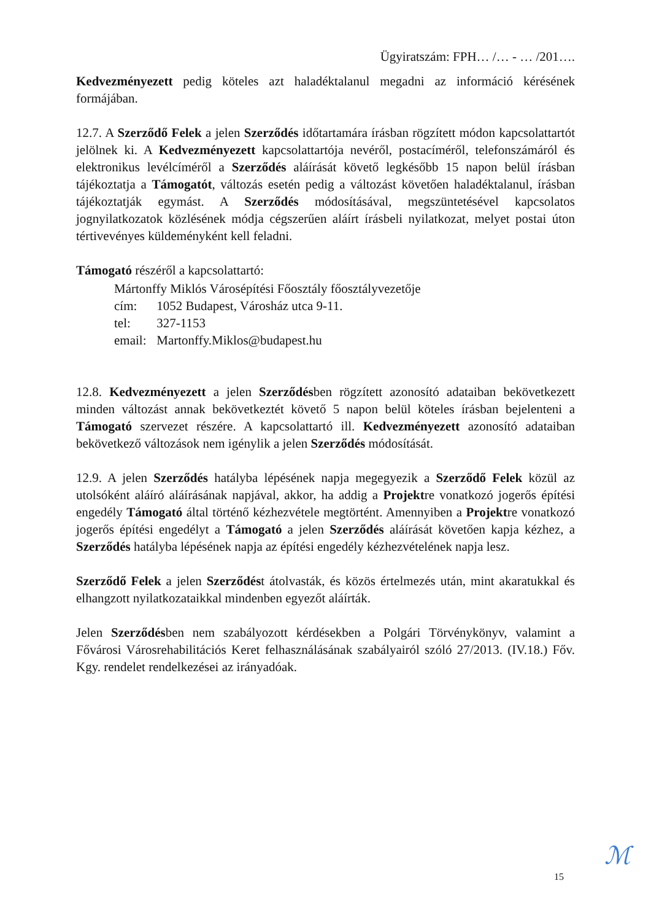Ügyiratszám: FPH… /… - … /201….
Kedvezményezett pedig köteles azt haladéktalanul megadni az információ kérésének formájában.
12.7. A Szerződő Felek a jelen Szerződés időtartamára írásban rögzített módon kapcsolattartót jelölnek ki. A Kedvezményezett kapcsolattartója nevéről, postacíméről, telefonszámáról és elektronikus levélcíméről a Szerződés aláírását követő legkésőbb 15 napon belül írásban tájékoztatja a Támogatót, változás esetén pedig a változást követően haladéktalanul, írásban tájékoztatják egymást. A Szerződés módosításával, megszüntetésével kapcsolatos jognyilatkozatok közlésének módja cégszerűen aláírt írásbeli nyilatkozat, melyet postai úton tértivevényes küldeményként kell feladni.
Támogató részéről a kapcsolattartó:
Mártonffy Miklós Városépítési Főosztály főosztályvezetője
cím: 1052 Budapest, Városház utca 9-11.
tel: 327-1153
email: Martonffy.Miklos@budapest.hu
12.8. Kedvezményezett a jelen Szerződésben rögzített azonosító adataiban bekövetkezett minden változást annak bekövetkeztét követő 5 napon belül köteles írásban bejelenteni a Támogató szervezet részére. A kapcsolattartó ill. Kedvezményezett azonosító adataiban bekövetkező változások nem igénylik a jelen Szerződés módosítását.
12.9. A jelen Szerződés hatályba lépésének napja megegyezik a Szerződő Felek közül az utolsóként aláíró aláírásának napjával, akkor, ha addig a Projektre vonatkozó jogerős építési engedély Támogató által történő kézhezvétele megtörtént. Amennyiben a Projektre vonatkozó jogerős építési engedélyt a Támogató a jelen Szerződés aláírását követően kapja kézhez, a Szerződés hatályba lépésének napja az építési engedély kézhezvételének napja lesz.
Szerződő Felek a jelen Szerződést átolvasták, és közös értelmezés után, mint akaratukkal és elhangzott nyilatkozataikkal mindenben egyezőt aláírták.
Jelen Szerződésben nem szabályozott kérdésekben a Polgári Törvénykönyv, valamint a Fővárosi Városrehabilitációs Keret felhasználásának szabályairól szóló 27/2013. (IV.18.) Főv. Kgy. rendelet rendelkezései az irányadóak.
15 ℳ